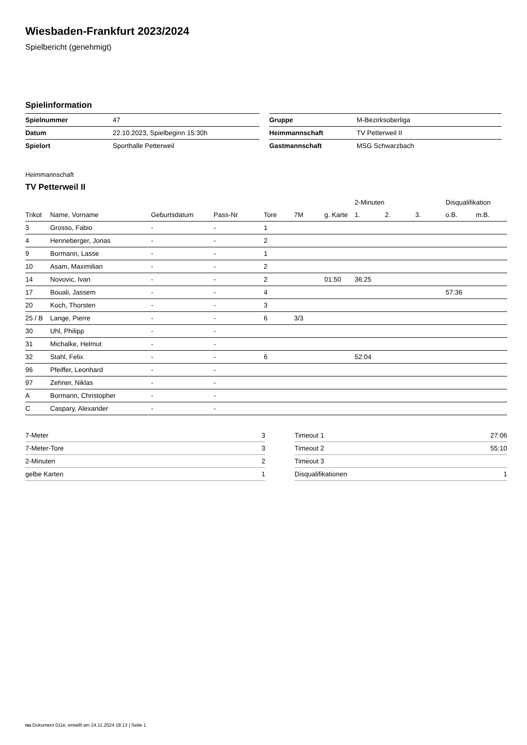Wiesbaden-Frankfurt 2023/2024
Spielbericht (genehmigt)
Spielinformation
| Spielnummer | 47 | | Gruppe | M-Bezirksoberliga |
| Datum | 22.10.2023, Spielbeginn 15:30h | | Heimmannschaft | TV Petterweil II |
| Spielort | Sporthalle Petterweil | | Gastmannschaft | MSG Schwarzbach |
Heimmannschaft
TV Petterweil II
| | | | | | | | 2-Minuten | | | Disqualifikation | |
| --- | --- | --- | --- | --- | --- | --- | --- | --- | --- | --- | --- |
| Trikot | Name, Vorname | Geburtsdatum | Pass-Nr | Tore | 7M | g. Karte | 1. | 2. | 3. | o.B. | m.B. |
| 3 | Grosso, Fabio | - | - | 1 | | | | | | | |
| 4 | Henneberger, Jonas | - | - | 2 | | | | | | | |
| 9 | Bormann, Lasse | - | - | 1 | | | | | | | |
| 10 | Asam, Maximilian | - | - | 2 | | | | | | | |
| 14 | Novovic, Ivan | - | - | 2 | | 01:50 | 36:25 | | | | |
| 17 | Bouali, Jassem | - | - | 4 | | | | | | 57:36 | |
| 20 | Koch, Thorsten | - | - | 3 | | | | | | | |
| 25 / B | Lange, Pierre | - | - | 6 | 3/3 | | | | | | |
| 30 | Uhl, Philipp | - | - | | | | | | | | |
| 31 | Michalke, Helmut | - | - | | | | | | | | |
| 32 | Stahl, Felix | - | - | 6 | | | 52:04 | | | | |
| 96 | Pfeiffer, Leonhard | - | - | | | | | | | | |
| 97 | Zehner, Niklas | - | - | | | | | | | | |
| A | Bormann, Christopher | - | - | | | | | | | | |
| C | Caspary, Alexander | - | - | | | | | | | | |
| 7-Meter | 3 |
| 7-Meter-Tore | 3 |
| 2-Minuten | 2 |
| gelbe Karten | 1 |
| Timeout 1 | 27:06 |
| Timeout 2 | 55:10 |
| Timeout 3 | |
| Disqualifikationen | 1 |
nu.Dokument 011e, erstellt am 24.11.2024 18:13 | Seite 1